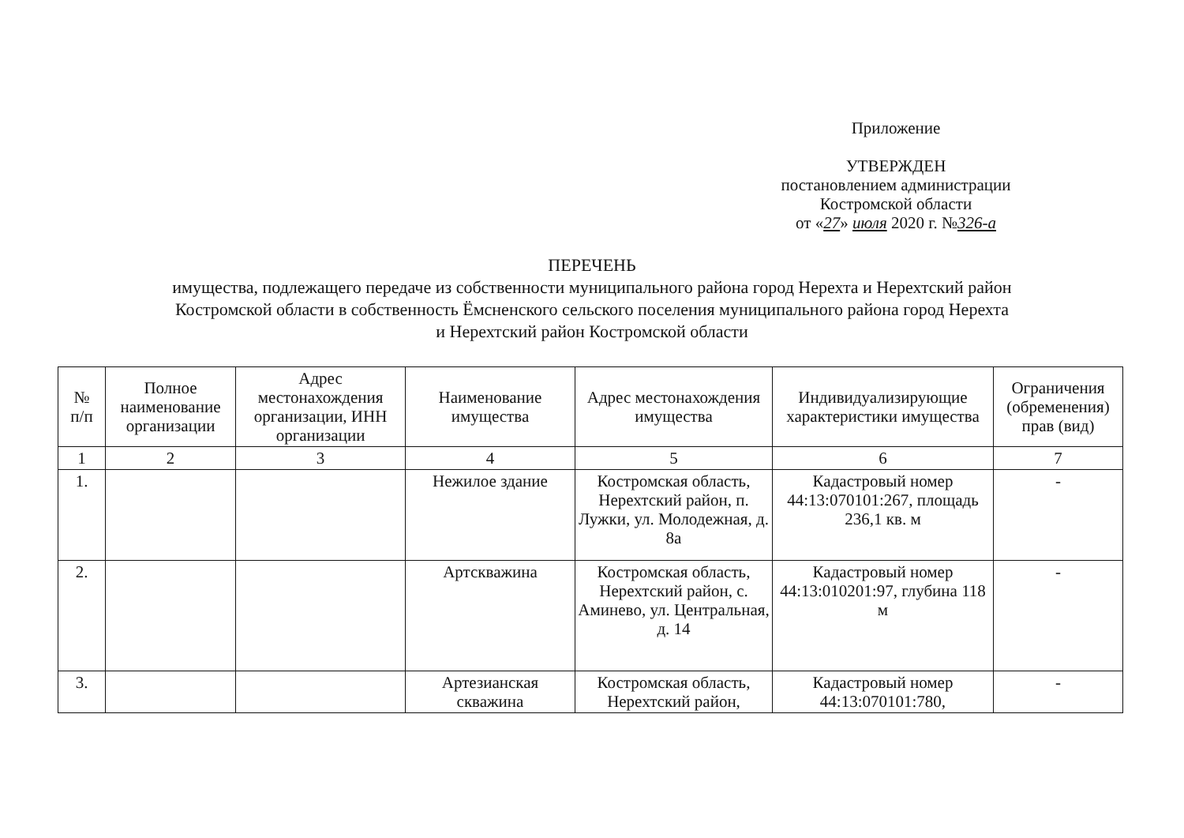Приложение
УТВЕРЖДЕН
постановлением администрации
Костромской области
от «27» июля 2020 г. №326-а
ПЕРЕЧЕНЬ
имущества, подлежащего передаче из собственности муниципального района город Нерехта и Нерехтский район
Костромской области в собственность Ёмсненского сельского поселения муниципального района город Нерехта
и Нерехтский район Костромской области
| № п/п | Полное наименование организации | Адрес местонахождения организации, ИНН организации | Наименование имущества | Адрес местонахождения имущества | Индивидуализирующие характеристики имущества | Ограничения (обременения) прав (вид) |
| --- | --- | --- | --- | --- | --- | --- |
| 1 | 2 | 3 | 4 | 5 | 6 | 7 |
| 1. | | | Нежилое здание | Костромская область, Нерехтский район, п. Лужки, ул. Молодежная, д. 8а | Кадастровый номер 44:13:070101:267, площадь 236,1 кв. м | - |
| 2. | | | Артскважина | Костромская область, Нерехтский район, с. Аминево, ул. Центральная, д. 14 | Кадастровый номер 44:13:010201:97, глубина 118 м | - |
| 3. | | | Артезианская скважина | Костромская область, Нерехтский район, | Кадастровый номер 44:13:070101:780, | - |